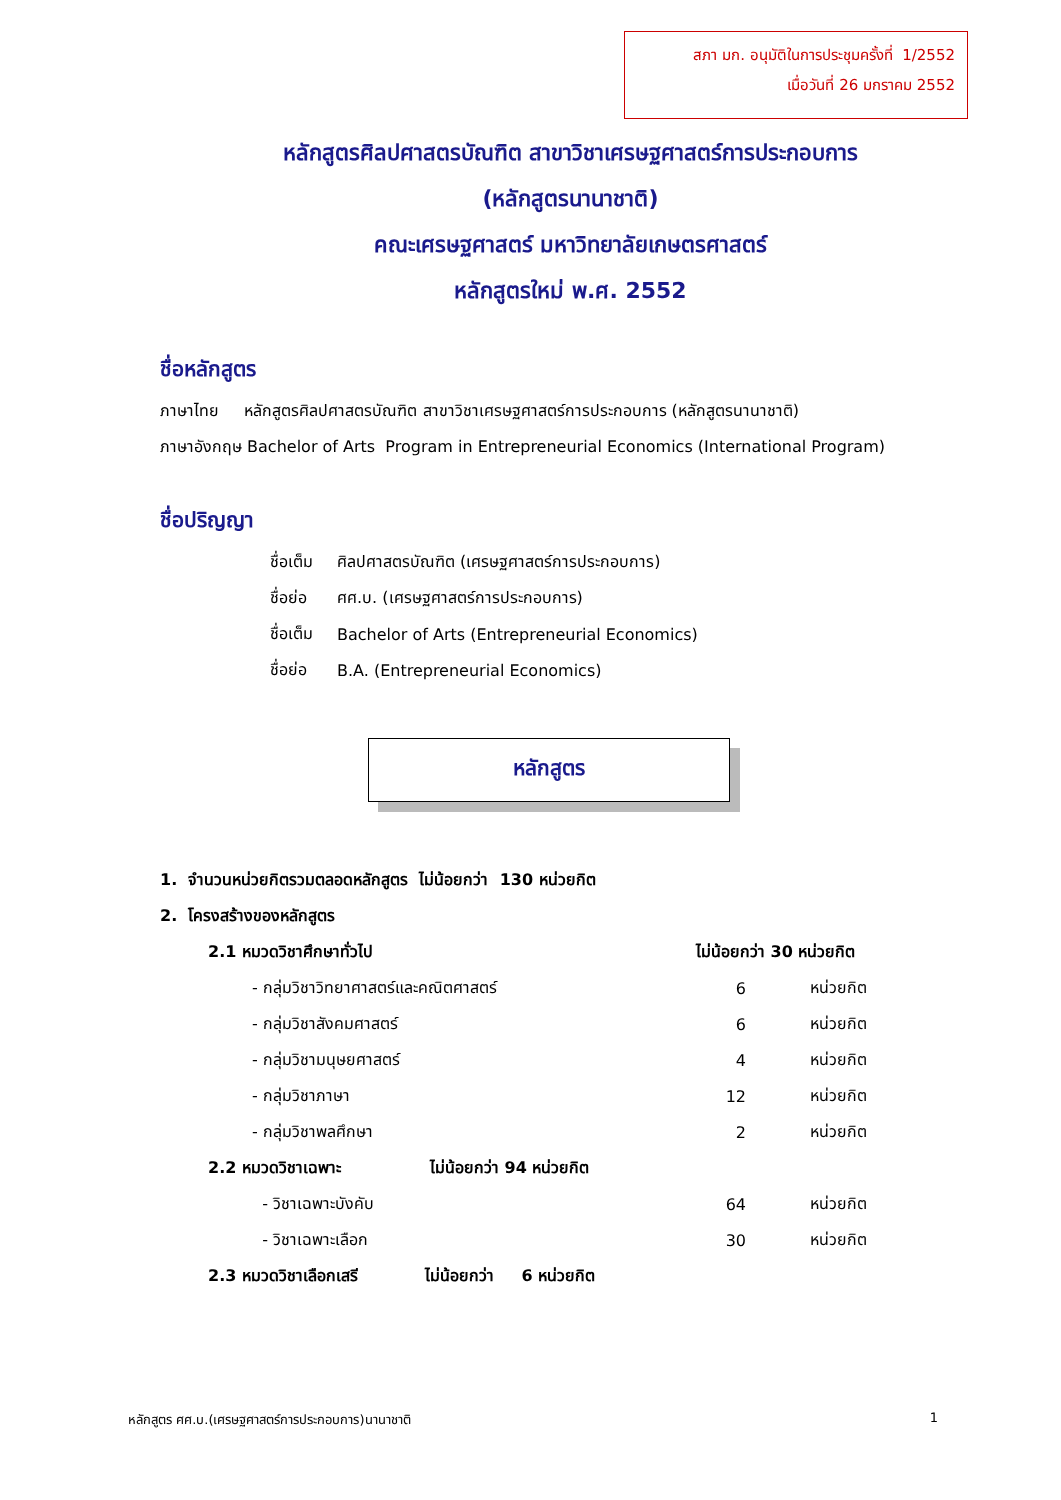สภา มก. อนุมัติในการประชุมครั้งที่ 1/2552
เมื่อวันที่ 26 มกราคม 2552
หลักสูตรศิลปศาสตรบัณฑิต สาขาวิชาเศรษฐศาสตร์การประกอบการ
(หลักสูตรนานาชาติ)
คณะเศรษฐศาสตร์ มหาวิทยาลัยเกษตรศาสตร์
หลักสูตรใหม่ พ.ศ. 2552
ชื่อหลักสูตร
ภาษาไทย หลักสูตรศิลปศาสตรบัณฑิต สาขาวิชาเศรษฐศาสตร์การประกอบการ (หลักสูตรนานาชาติ)
ภาษาอังกฤษ Bachelor of Arts Program in Entrepreneurial Economics (International Program)
ชื่อปริญญา
| ชื่อเต็ม | ศิลปศาสตรบัณฑิต (เศรษฐศาสตร์การประกอบการ) |
| ชื่อย่อ | ศศ.บ. (เศรษฐศาสตร์การประกอบการ) |
| ชื่อเต็ม | Bachelor of Arts (Entrepreneurial Economics) |
| ชื่อย่อ | B.A. (Entrepreneurial Economics) |
หลักสูตร
1. จำนวนหน่วยกิตรวมตลอดหลักสูตร ไม่น้อยกว่า 130 หน่วยกิต
2. โครงสร้างของหลักสูตร
| 2.1 หมวดวิชาศึกษาทั่วไป | | ไม่น้อยกว่า 30 หน่วยกิต | |
| | - กลุ่มวิชาวิทยาศาสตร์และคณิตศาสตร์ | 6 | หน่วยกิต |
| | - กลุ่มวิชาสังคมศาสตร์ | 6 | หน่วยกิต |
| | - กลุ่มวิชามนุษยศาสตร์ | 4 | หน่วยกิต |
| | - กลุ่มวิชาภาษา | 12 | หน่วยกิต |
| | - กลุ่มวิชาพลศึกษา | 2 | หน่วยกิต |
| 2.2 หมวดวิชาเฉพาะ ไม่น้อยกว่า 94 หน่วยกิต | | | |
| | - วิชาเฉพาะบังคับ | 64 | หน่วยกิต |
| | - วิชาเฉพาะเลือก | 30 | หน่วยกิต |
| 2.3 หมวดวิชาเลือกเสรี ไม่น้อยกว่า 6 หน่วยกิต | | | |
หลักสูตร ศศ.บ.(เศรษฐศาสตร์การประกอบการ)นานาชาติ 1